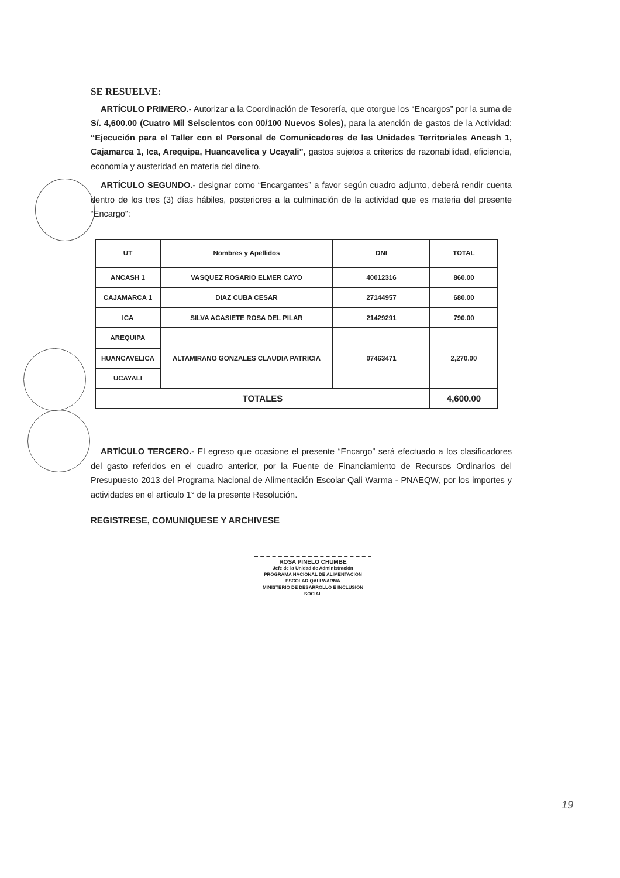SE RESUELVE:
ARTÍCULO PRIMERO.- Autorizar a la Coordinación de Tesorería, que otorgue los “Encargos” por la suma de S/. 4,600.00 (Cuatro Mil Seiscientos con 00/100 Nuevos Soles), para la atención de gastos de la Actividad: “Ejecución para el Taller con el Personal de Comunicadores de las Unidades Territoriales Ancash 1, Cajamarca 1, Ica, Arequipa, Huancavelica y Ucayali”, gastos sujetos a criterios de razonabilidad, eficiencia, economía y austeridad en materia del dinero.
ARTÍCULO SEGUNDO.- designar como “Encargantes” a favor según cuadro adjunto, deberá rendir cuenta dentro de los tres (3) días hábiles, posteriores a la culminación de la actividad que es materia del presente “Encargo”:
| UT | Nombres y Apellidos | DNI | TOTAL |
| --- | --- | --- | --- |
| ANCASH 1 | VASQUEZ ROSARIO ELMER CAYO | 40012316 | 860.00 |
| CAJAMARCA 1 | DIAZ CUBA CESAR | 27144957 | 680.00 |
| ICA | SILVA ACASIETE ROSA DEL PILAR | 21429291 | 790.00 |
| AREQUIPA | ALTAMIRANO GONZALES CLAUDIA PATRICIA | 07463471 | 2,270.00 |
| HUANCAVELICA | | | |
| UCAYALI | | | |
| TOTALES | | | 4,600.00 |
ARTÍCULO TERCERO.- El egreso que ocasione el presente “Encargo” será efectuado a los clasificadores del gasto referidos en el cuadro anterior, por la Fuente de Financiamiento de Recursos Ordinarios del Presupuesto 2013 del Programa Nacional de Alimentación Escolar Qali Warma - PNAEQW, por los importes y actividades en el artículo 1° de la presente Resolución.
REGISTRESE, COMUNIQUESE Y ARCHIVESE
ROSA PINELO CHUMBE
Jefe de la Unidad de Administración
PROGRAMA NACIONAL DE ALIMENTACIÓN ESCOLAR QALI WARMA
MINISTERIO DE DESARROLLO E INCLUSIÓN SOCIAL
19